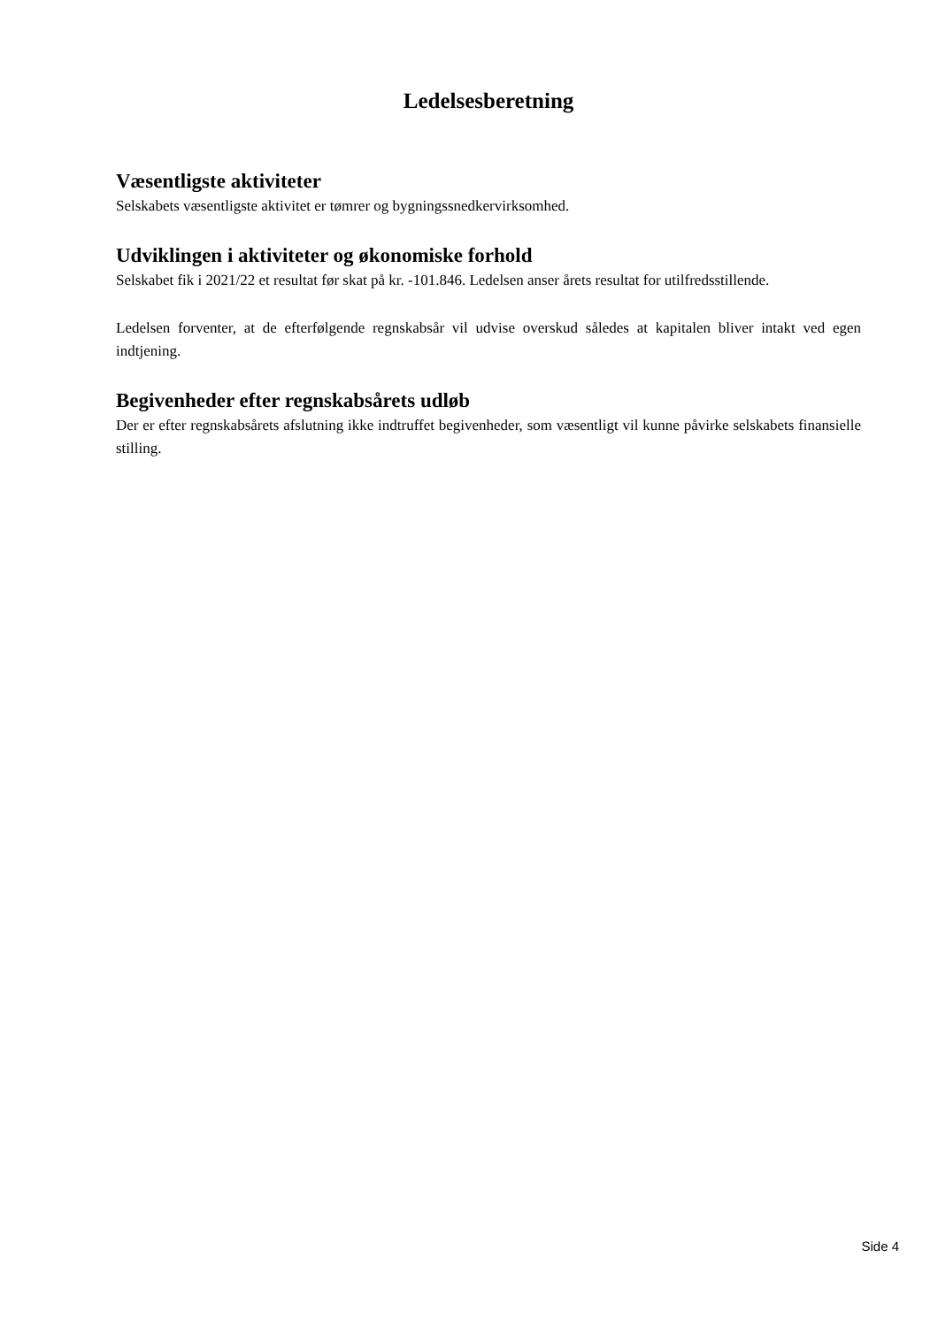Ledelsesberetning
Væsentligste aktiviteter
Selskabets væsentligste aktivitet er tømrer og bygningssnedkervirksomhed.
Udviklingen i aktiviteter og økonomiske forhold
Selskabet fik i 2021/22 et resultat før skat på kr. -101.846. Ledelsen anser årets resultat for utilfredsstillende.
Ledelsen forventer, at de efterfølgende regnskabsår vil udvise overskud således at kapitalen bliver intakt ved egen indtjening.
Begivenheder efter regnskabsårets udløb
Der er efter regnskabsårets afslutning ikke indtruffet begivenheder, som væsentligt vil kunne påvirke selskabets finansielle stilling.
Side 4